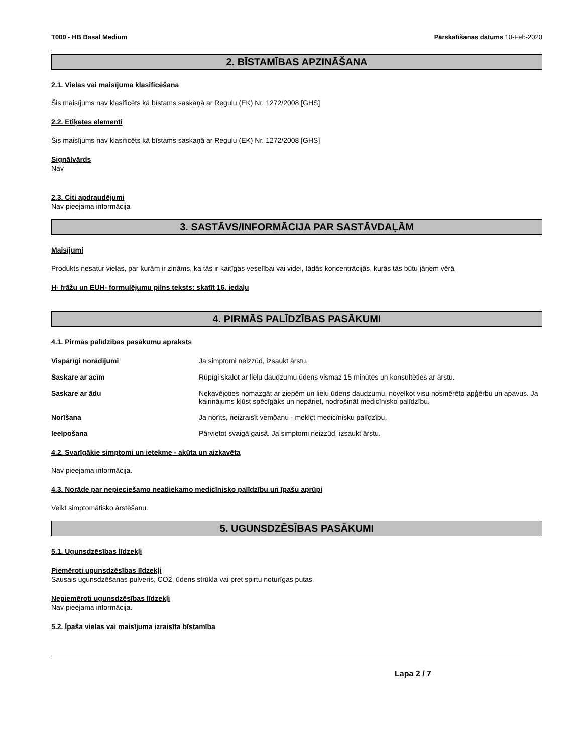T000 - HB Basal Medium Pārskatīšanas datums 10-Feb-2020
2. BĪSTAMĪBAS APZINĀŠANA
2.1. Vielas vai maisījuma klasificēšana
Šis maisījums nav klasificēts kā bīstams saskaņā ar Regulu (EK) Nr. 1272/2008 [GHS]
2.2. Etiķetes elementi
Šis maisījums nav klasificēts kā bīstams saskaņā ar Regulu (EK) Nr. 1272/2008 [GHS]
Signālvārds
Nav
2.3. Citi apdraudējumi
Nav pieejama informācija
3. SASTĀVS/INFORMĀCIJA PAR SASTĀVDAĻĀM
Maisījumi
Produkts nesatur vielas, par kurām ir zināms, ka tās ir kaitīgas veselībai vai videi, tādās koncentrācijās, kurās tās būtu jāņem vērā
H- frāžu un EUH- formulējumu pilns teksts: skatīt 16. iedaļu
4. PIRMĀS PALĪDZĪBAS PASĀKUMI
4.1. Pirmās palīdzības pasākumu apraksts
Vispārīgi norādījumi Ja simptomi neizzūd, izsaukt ārstu.
Saskare ar acīm Rūpīgi skalot ar lielu daudzumu ūdens vismaz 15 minūtes un konsultēties ar ārstu.
Saskare ar ādu Nekavējoties nomazgāt ar ziepēm un lielu ūdens daudzumu, novelkot visu nosmērēto apģērbu un apavus. Ja kairinājums kļūst spēcīgāks un nepāriet, nodrošināt medicīnisko palīdzību.
Norīšana Ja norîts, neizraisît vemðanu - meklçt medicînisku palîdzîbu.
Ieelpošana Pârvietot svaigâ gaisâ. Ja simptomi neizzūd, izsaukt ārstu.
4.2. Svarīgākie simptomi un ietekme - akūta un aizkavēta
Nav pieejama informācija.
4.3. Norāde par nepieciešamo neatliekamo medicīnisko palīdzību un īpašu aprūpi
Veikt simptomātisko ārstēšanu.
5. UGUNSDZĒSĪBAS PASĀKUMI
5.1. Ugunsdzēsības līdzekļi
Piemēroti ugunsdzēsības līdzekļi
Sausais ugunsdzēšanas pulveris, CO2, ūdens strūkla vai pret spirtu noturīgas putas.
Nepiemēroti ugunsdzēsības līdzekļi
Nav pieejama informācija.
5.2. Īpaša vielas vai maisījuma izraisīta bīstamība
Lapa 2 / 7